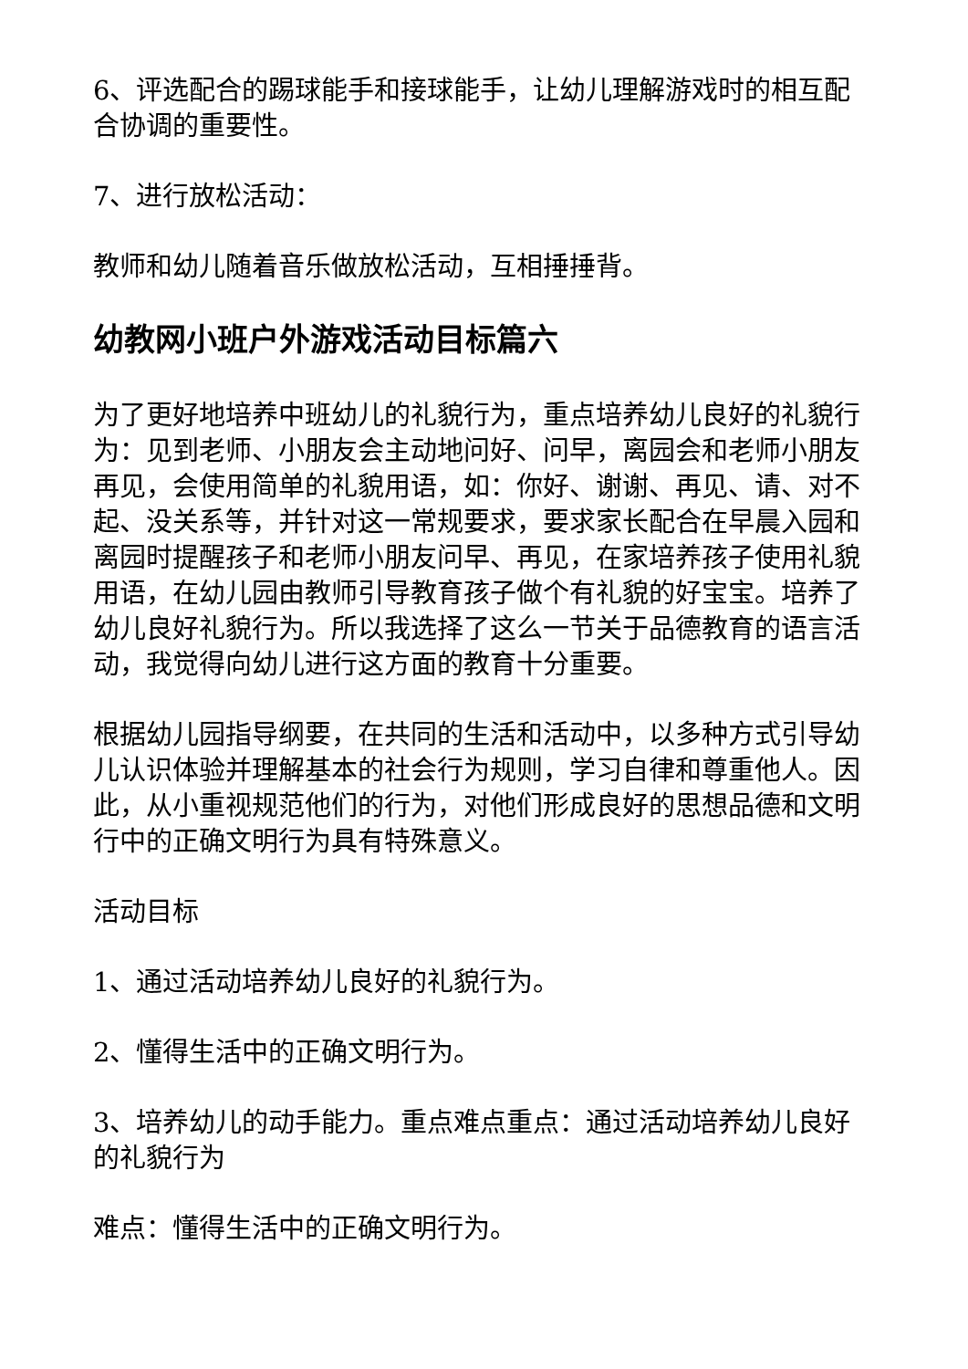6、评选配合的踢球能手和接球能手，让幼儿理解游戏时的相互配合协调的重要性。
7、进行放松活动：
教师和幼儿随着音乐做放松活动，互相捶捶背。
幼教网小班户外游戏活动目标篇六
为了更好地培养中班幼儿的礼貌行为，重点培养幼儿良好的礼貌行为：见到老师、小朋友会主动地问好、问早，离园会和老师小朋友再见，会使用简单的礼貌用语，如：你好、谢谢、再见、请、对不起、没关系等，并针对这一常规要求，要求家长配合在早晨入园和离园时提醒孩子和老师小朋友问早、再见，在家培养孩子使用礼貌用语，在幼儿园由教师引导教育孩子做个有礼貌的好宝宝。培养了幼儿良好礼貌行为。所以我选择了这么一节关于品德教育的语言活动，我觉得向幼儿进行这方面的教育十分重要。
根据幼儿园指导纲要，在共同的生活和活动中，以多种方式引导幼儿认识体验并理解基本的社会行为规则，学习自律和尊重他人。因此，从小重视规范他们的行为，对他们形成良好的思想品德和文明行中的正确文明行为具有特殊意义。
活动目标
1、通过活动培养幼儿良好的礼貌行为。
2、懂得生活中的正确文明行为。
3、培养幼儿的动手能力。重点难点重点：通过活动培养幼儿良好的礼貌行为
难点：懂得生活中的正确文明行为。